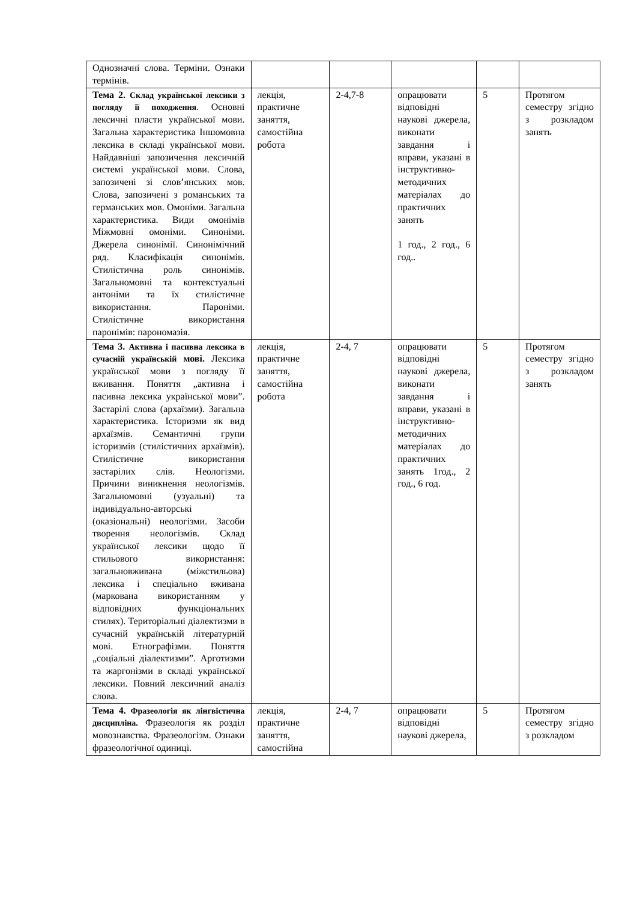| Однозначні слова. Терміни. Ознаки термінів. | | | | | |
| Тема 2. Склад української лексики з погляду її походження . Основні лексичні пласти української мови. Загальна характеристика Іншомовна лексика в складі української мови. Найдавніші запозичення лексичній системі української мови. Слова, запозичені зі слов’янських мов. Слова, запозичені з романських та германських мов. Омоніми. Загальна характеристика. Види омонімів Міжмовні омоніми. Синоніми. Джерела синонімії. Синонімічний ряд. Класифікація синонімів. Стилістична роль синонімів. Загальномовні та контекстуальні антоніми та їх стилістичне використання. Пароніми. Стилістичне використання паронімів: парономазія. | лекція, практичне заняття, самостійна робота | 2-4,7-8 | опрацювати відповідні наукові джерела, виконати завдання і вправи, указані в інструктивно-методичних матеріалах до практичних занять 1 год., 2 год., 6 год.. | 5 | Протягом семестру згідно з розкладом занять |
| Тема 3. Активна і пасивна лексика в сучасній українській мові. Лексика української мови з погляду її вживання. Поняття „активна і пасивна лексика української мови”. Застарілі слова (архаїзми). Загальна характеристика. Історизми як вид архаїзмів. Семантичні групи історизмів (стилістичних архаїзмів). Стилістичне використання застарілих слів. Неологізми. Причини виникнення неологізмів. Загальномовні (узуальні) та індивідуально-авторські (оказіональні) неологізми. Засоби творення неологізмів. Склад української лексики щодо її стильового використання: загальновживана (міжстильова) лексика і спеціально вживана (маркована використанням у відповідних функціональних стилях). Територіальні діалектизми в сучасній українській літературній мові. Етнографізми. Поняття „соціальні діалектизми”. Арготизми та жаргонізми в складі української лексики. Повний лексичний аналіз слова. | лекція, практичне заняття, самостійна робота | 2-4, 7 | опрацювати відповідні наукові джерела, виконати завдання і вправи, указані в інструктивно-методичних матеріалах до практичних занять 1год., 2 год., 6 год. | 5 | Протягом семестру згідно з розкладом занять |
| Тема 4. Фразеологія як лінгвістична дисципліна. Фразеологія як розділ мовознавства. Фразеологізм. Ознаки фразеологічної одиниці. | лекція, практичне заняття, самостійна | 2-4, 7 | опрацювати відповідні наукові джерела, | 5 | Протягом семестру згідно з розкладом |